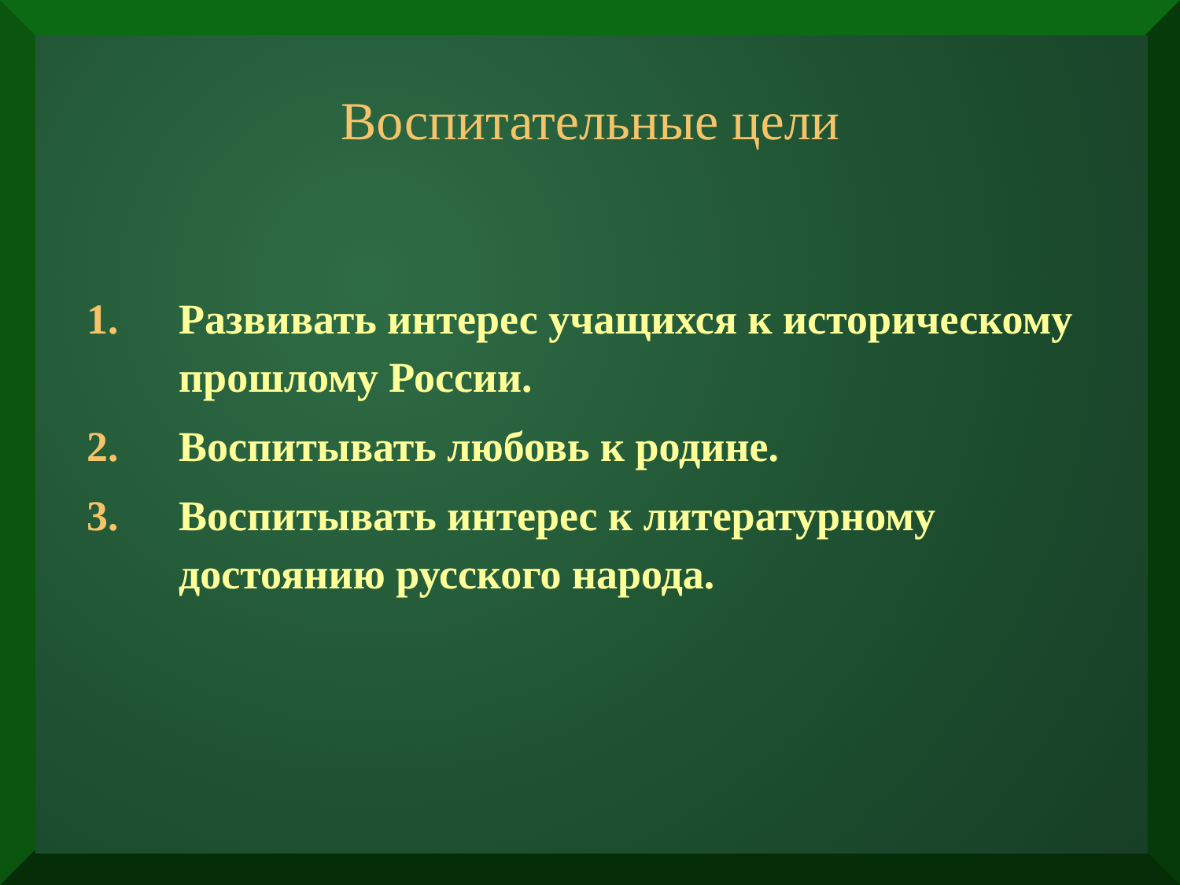Воспитательные цели
1. Развивать интерес учащихся к историческому прошлому России.
2. Воспитывать любовь к родине.
3. Воспитывать интерес к литературному достоянию русского народа.